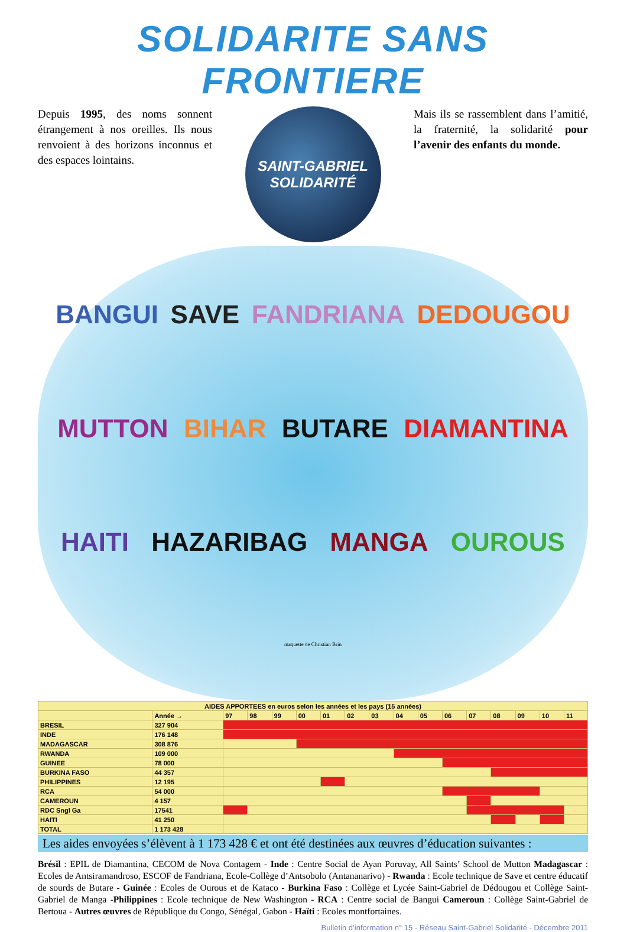SOLIDARITE SANS FRONTIERE
Depuis 1995, des noms sonnent étrangement à nos oreilles. Ils nous renvoient à des horizons inconnus et des espaces lointains.
SAINT-GABRIEL
SOLIDARITÉ
Mais ils se rassemblent dans l’amitié, la fraternité, la solidarité pour l’avenir des enfants du monde.
BANGUI SAVE FANDRIANA DEDOUGOU MUTTON BIHAR BUTARE DIAMANTINA HAITI HAZARIBAG MANGA OUROUS maquette de Christian Brin
| AIDES APPORTEES en euros selon les années et les pays (15 années) | | | | | | | | | | | | | | | | |
| --- | --- | --- | --- | --- | --- | --- | --- | --- | --- | --- | --- | --- | --- | --- | --- | --- |
| | Année → | 97 | 98 | 99 | 00 | 01 | 02 | 03 | 04 | 05 | 06 | 07 | 08 | 09 | 10 | 11 |
| BRESIL | 327 904 | | | | | | | | | | | | | | | |
| INDE | 176 148 | | | | | | | | | | | | | | | |
| MADAGASCAR | 308 876 | | | | | | | | | | | | | | | |
| RWANDA | 109 000 | | | | | | | | | | | | | | | |
| GUINEE | 78 000 | | | | | | | | | | | | | | | |
| BURKINA FASO | 44 357 | | | | | | | | | | | | | | | |
| PHILIPPINES | 12 195 | | | | | | | | | | | | | | | |
| RCA | 54 000 | | | | | | | | | | | | | | | |
| CAMEROUN | 4 157 | | | | | | | | | | | | | | | |
| RDC Sngl Ga | 17541 | | | | | | | | | | | | | | | |
| HAITI | 41 250 | | | | | | | | | | | | | | | |
| TOTAL | 1 173 428 | | | | | | | | | | | | | | | |
Les aides envoyées s’élèvent à 1 173 428 € et ont été destinées aux œuvres d’éducation suivantes :
Brésil : EPIL de Diamantina, CECOM de Nova Contagem - Inde : Centre Social de Ayan Poruvay, All Saints’ School de Mutton Madagascar : Ecoles de Antsiramandroso, ESCOF de Fandriana, Ecole-Collège d’Antsobolo (Antananarivo) - Rwanda : Ecole technique de Save et centre éducatif de sourds de Butare - Guinée : Ecoles de Ourous et de Kataco - Burkina Faso : Collège et Lycée Saint-Gabriel de Dédougou et Collège Saint-Gabriel de Manga -Philippines : Ecole technique de New Washington - RCA : Centre social de Bangui Cameroun : Collège Saint-Gabriel de Bertoua - Autres œuvres de République du Congo, Sénégal, Gabon - Haïti : Ecoles montfortaines.
Bulletin d’information n° 15 - Réseau Saint-Gabriel Solidarité - Décembre 2011